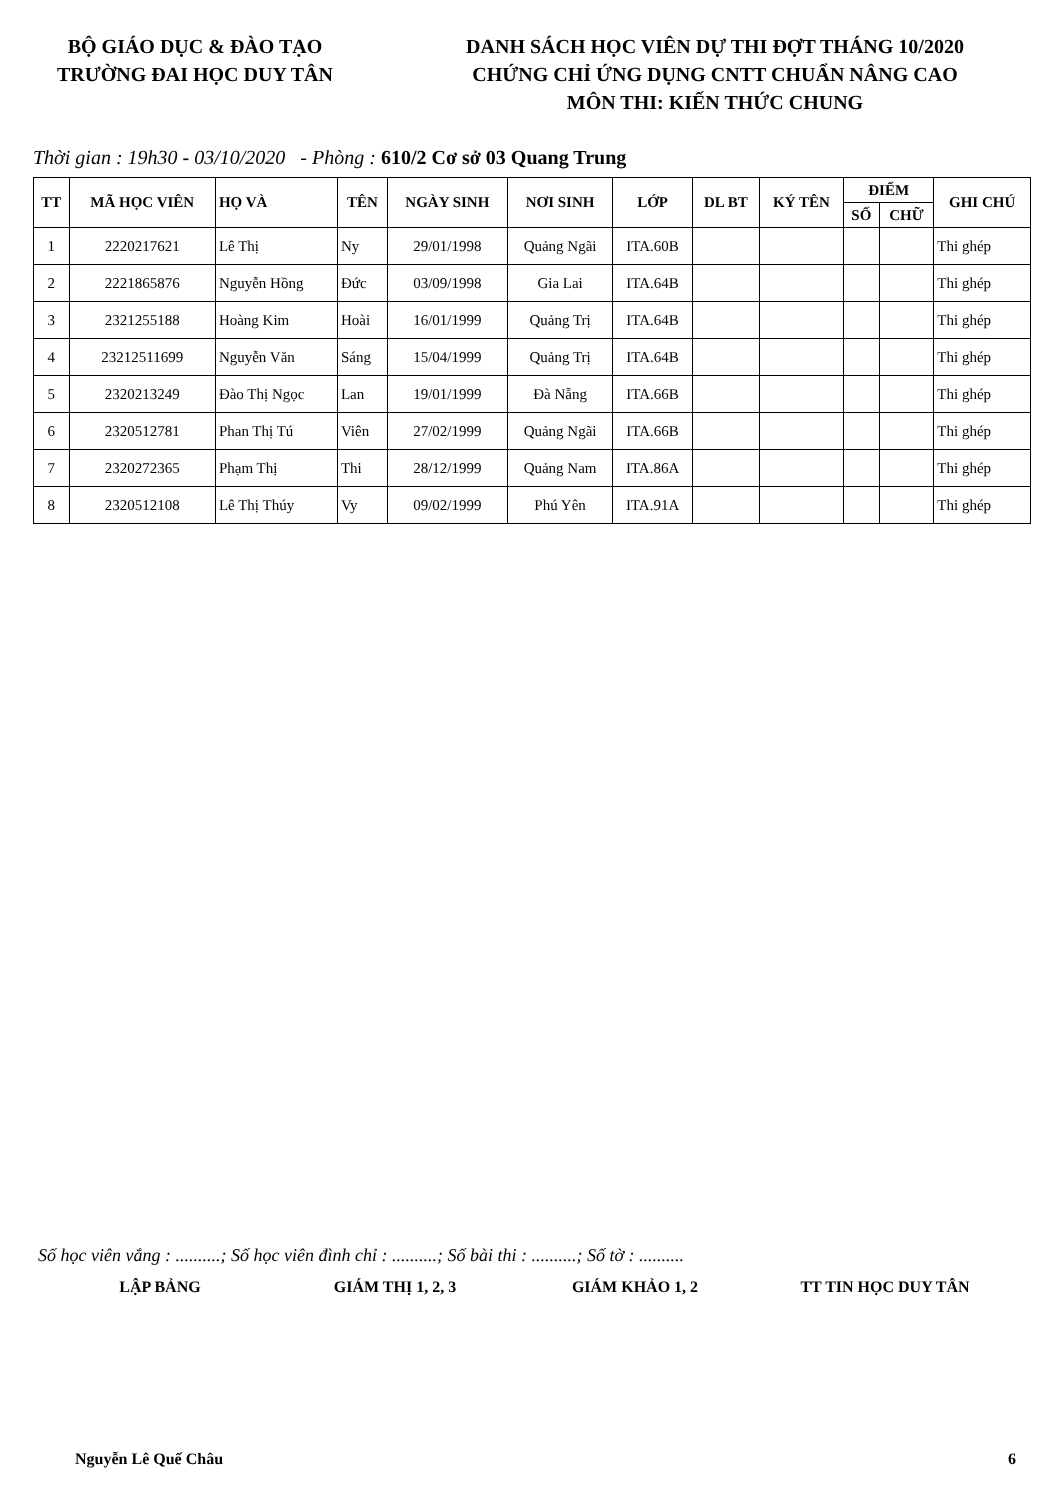BỘ GIÁO DỤC & ĐÀO TẠO
TRƯỜNG ĐAI HỌC DUY TÂN
DANH SÁCH HỌC VIÊN DỰ THI ĐỢT THÁNG 10/2020
CHỨNG CHỈ ỨNG DỤNG CNTT CHUẨN NÂNG CAO
MÔN THI: KIẾN THỨC CHUNG
Thời gian : 19h30 - 03/10/2020 - Phòng : 610/2 Cơ sở 03 Quang Trung
| TT | MÃ HỌC VIÊN | HỌ VÀ | TÊN | NGÀY SINH | NƠI SINH | LỚP | DL BT | KÝ TÊN | ĐIỂM | | GHI CHÚ |
| --- | --- | --- | --- | --- | --- | --- | --- | --- | --- | --- | --- |
| | | | | | | | | | SỐ | CHỮ | |
| 1 | 2220217621 | Lê Thị | Ny | 29/01/1998 | Quảng Ngãi | ITA.60B | | | | | Thi ghép |
| 2 | 2221865876 | Nguyễn Hồng | Đức | 03/09/1998 | Gia Lai | ITA.64B | | | | | Thi ghép |
| 3 | 2321255188 | Hoàng Kim | Hoài | 16/01/1999 | Quảng Trị | ITA.64B | | | | | Thi ghép |
| 4 | 23212511699 | Nguyễn Văn | Sáng | 15/04/1999 | Quảng Trị | ITA.64B | | | | | Thi ghép |
| 5 | 2320213249 | Đào Thị Ngọc | Lan | 19/01/1999 | Đà Nẵng | ITA.66B | | | | | Thi ghép |
| 6 | 2320512781 | Phan Thị Tú | Viên | 27/02/1999 | Quảng Ngãi | ITA.66B | | | | | Thi ghép |
| 7 | 2320272365 | Phạm Thị | Thi | 28/12/1999 | Quảng Nam | ITA.86A | | | | | Thi ghép |
| 8 | 2320512108 | Lê Thị Thúy | Vy | 09/02/1999 | Phú Yên | ITA.91A | | | | | Thi ghép |
Số học viên vắng : ..........; Số học viên đình chỉ : ..........; Số bài thi : ..........; Số tờ : ..........
LẬP BẢNG GIÁM THỊ 1, 2, 3
GIÁM KHẢO 1, 2 TT TIN HỌC DUY TÂN
Nguyễn Lê Quế Châu 6